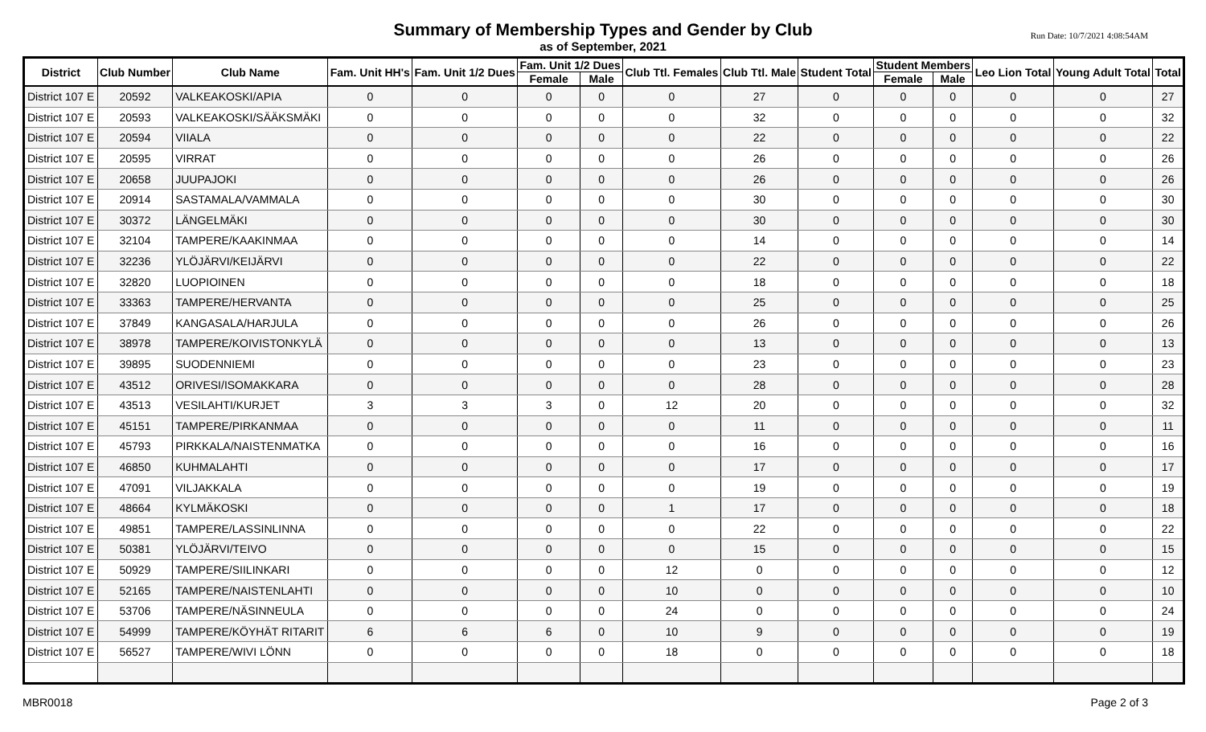Summary of Membership Types and Gender by Club
as of September, 2021
Run Date: 10/7/2021 4:08:54AM
| District | Club Number | Club Name | Fam. Unit HH's | Fam. Unit 1/2 Dues | Fam. Unit 1/2 Dues | | Club Ttl. Females | Club Ttl. Male | Student Total | Student Members | | Leo Lion Total | Young Adult Total | Total |
| --- | --- | --- | --- | --- | --- | --- | --- | --- | --- | --- | --- | --- | --- | --- |
| | | | | | Female | Male | | | | Female | Male | | | |
| District 107 E | 20592 | VALKEAKOSKI/APIA | 0 | 0 | 0 | 0 | 0 | 27 | 0 | 0 | 0 | 0 | 0 | 27 |
| District 107 E | 20593 | VALKEAKOSKI/SÄÄKSMÄKI | 0 | 0 | 0 | 0 | 0 | 32 | 0 | 0 | 0 | 0 | 0 | 32 |
| District 107 E | 20594 | VIIALA | 0 | 0 | 0 | 0 | 0 | 22 | 0 | 0 | 0 | 0 | 0 | 22 |
| District 107 E | 20595 | VIRRAT | 0 | 0 | 0 | 0 | 0 | 26 | 0 | 0 | 0 | 0 | 0 | 26 |
| District 107 E | 20658 | JUUPAJOKI | 0 | 0 | 0 | 0 | 0 | 26 | 0 | 0 | 0 | 0 | 0 | 26 |
| District 107 E | 20914 | SASTAMALA/VAMMALA | 0 | 0 | 0 | 0 | 0 | 30 | 0 | 0 | 0 | 0 | 0 | 30 |
| District 107 E | 30372 | LÄNGELMÄKI | 0 | 0 | 0 | 0 | 0 | 30 | 0 | 0 | 0 | 0 | 0 | 30 |
| District 107 E | 32104 | TAMPERE/KAAKINMAA | 0 | 0 | 0 | 0 | 0 | 14 | 0 | 0 | 0 | 0 | 0 | 14 |
| District 107 E | 32236 | YLÖJÄRVI/KEIJÄRVI | 0 | 0 | 0 | 0 | 0 | 22 | 0 | 0 | 0 | 0 | 0 | 22 |
| District 107 E | 32820 | LUOPIOINEN | 0 | 0 | 0 | 0 | 0 | 18 | 0 | 0 | 0 | 0 | 0 | 18 |
| District 107 E | 33363 | TAMPERE/HERVANTA | 0 | 0 | 0 | 0 | 0 | 25 | 0 | 0 | 0 | 0 | 0 | 25 |
| District 107 E | 37849 | KANGASALA/HARJULA | 0 | 0 | 0 | 0 | 0 | 26 | 0 | 0 | 0 | 0 | 0 | 26 |
| District 107 E | 38978 | TAMPERE/KOIVISTONKYLÄ | 0 | 0 | 0 | 0 | 0 | 13 | 0 | 0 | 0 | 0 | 0 | 13 |
| District 107 E | 39895 | SUODENNIEMI | 0 | 0 | 0 | 0 | 0 | 23 | 0 | 0 | 0 | 0 | 0 | 23 |
| District 107 E | 43512 | ORIVESI/ISOMAKKARA | 0 | 0 | 0 | 0 | 0 | 28 | 0 | 0 | 0 | 0 | 0 | 28 |
| District 107 E | 43513 | VESILAHTI/KURJET | 3 | 3 | 3 | 0 | 12 | 20 | 0 | 0 | 0 | 0 | 0 | 32 |
| District 107 E | 45151 | TAMPERE/PIRKANMAA | 0 | 0 | 0 | 0 | 0 | 11 | 0 | 0 | 0 | 0 | 0 | 11 |
| District 107 E | 45793 | PIRKKALA/NAISTENMATKA | 0 | 0 | 0 | 0 | 0 | 16 | 0 | 0 | 0 | 0 | 0 | 16 |
| District 107 E | 46850 | KUHMALAHTI | 0 | 0 | 0 | 0 | 0 | 17 | 0 | 0 | 0 | 0 | 0 | 17 |
| District 107 E | 47091 | VILJAKKALA | 0 | 0 | 0 | 0 | 0 | 19 | 0 | 0 | 0 | 0 | 0 | 19 |
| District 107 E | 48664 | KYLMÄKOSKI | 0 | 0 | 0 | 0 | 1 | 17 | 0 | 0 | 0 | 0 | 0 | 18 |
| District 107 E | 49851 | TAMPERE/LASSINLINNA | 0 | 0 | 0 | 0 | 0 | 22 | 0 | 0 | 0 | 0 | 0 | 22 |
| District 107 E | 50381 | YLÖJÄRVI/TEIVO | 0 | 0 | 0 | 0 | 0 | 15 | 0 | 0 | 0 | 0 | 0 | 15 |
| District 107 E | 50929 | TAMPERE/SIILINKARI | 0 | 0 | 0 | 0 | 12 | 0 | 0 | 0 | 0 | 0 | 0 | 12 |
| District 107 E | 52165 | TAMPERE/NAISTENLAHTI | 0 | 0 | 0 | 0 | 10 | 0 | 0 | 0 | 0 | 0 | 0 | 10 |
| District 107 E | 53706 | TAMPERE/NÄSINNEULA | 0 | 0 | 0 | 0 | 24 | 0 | 0 | 0 | 0 | 0 | 0 | 24 |
| District 107 E | 54999 | TAMPERE/KÖYHÄT RITARIT | 6 | 6 | 6 | 0 | 10 | 9 | 0 | 0 | 0 | 0 | 0 | 19 |
| District 107 E | 56527 | TAMPERE/WIVI LÖNN | 0 | 0 | 0 | 0 | 18 | 0 | 0 | 0 | 0 | 0 | 0 | 18 |
MBR0018 Page 2 of 3